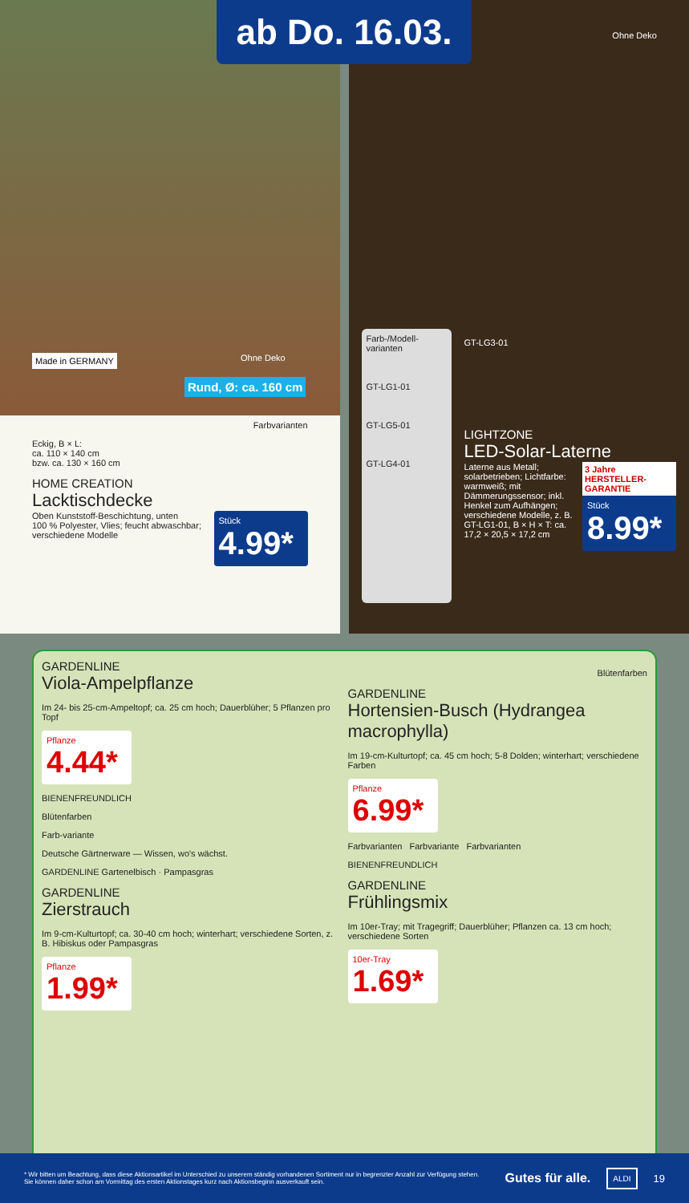ab Do. 16.03.
Made in GERMANY Ohne Deko
Rund, Ø: ca. 160 cm
Farbvarianten
Eckig, B × L:
ca. 110 × 140 cm
bzw. ca. 130 × 160 cm
HOME CREATION
Lacktischdecke
Oben Kunststoff-Beschichtung, unten
100 % Polyester, Vlies; feucht abwaschbar;
verschiedene Modelle
Stück
4.99*
Ohne Deko
Farb-/Modell-varianten
GT-LG1-01
GT-LG5-01
GT-LG4-01
GT-LG3-01
LIGHTZONE
LED-Solar-Laterne
Laterne aus Metall; solarbetrieben; Lichtfarbe: warmweiß; mit Dämmerungssensor; inkl. Henkel zum Aufhängen; verschiedene Modelle, z. B. GT-LG1-01, B × H × T: ca. 17,2 × 20,5 × 17,2 cm
3 Jahre HERSTELLER-GARANTIE
Stück
8.99*
GARDENLINE
Viola-Ampelpflanze
Im 24- bis 25-cm-Ampeltopf; ca. 25 cm hoch; Dauerblüher; 5 Pflanzen pro Topf
Pflanze
4.44*
BIENENFREUNDLICH
Blütenfarben
Farb-variante
Deutsche Gärtnerware — Wissen, wo's wächst.
GARDENLINE Gartenelbisch · Pampasgras
GARDENLINE
Zierstrauch
Im 9-cm-Kulturtopf; ca. 30-40 cm hoch; winterhart; verschiedene Sorten, z. B. Hibiskus oder Pampasgras
Pflanze
1.99*
Blütenfarben
GARDENLINE
Hortensien-Busch (Hydrangea macrophylla)
Im 19-cm-Kulturtopf; ca. 45 cm hoch; 5-8 Dolden; winterhart; verschiedene Farben
Pflanze
6.99*
Farbvarianten Farbvariante Farbvarianten
BIENENFREUNDLICH
GARDENLINE
Frühlingsmix
Im 10er-Tray; mit Tragegriff; Dauerblüher; Pflanzen ca. 13 cm hoch; verschiedene Sorten
10er-Tray
1.69*
* Wir bitten um Beachtung, dass diese Aktionsartikel im Unterschied zu unserem ständig vorhandenen Sortiment nur in begrenzter Anzahl zur Verfügung stehen. Sie können daher schon am Vormittag des ersten Aktionstages kurz nach Aktionsbeginn ausverkauft sein.
Gutes für alle. ALDI 19